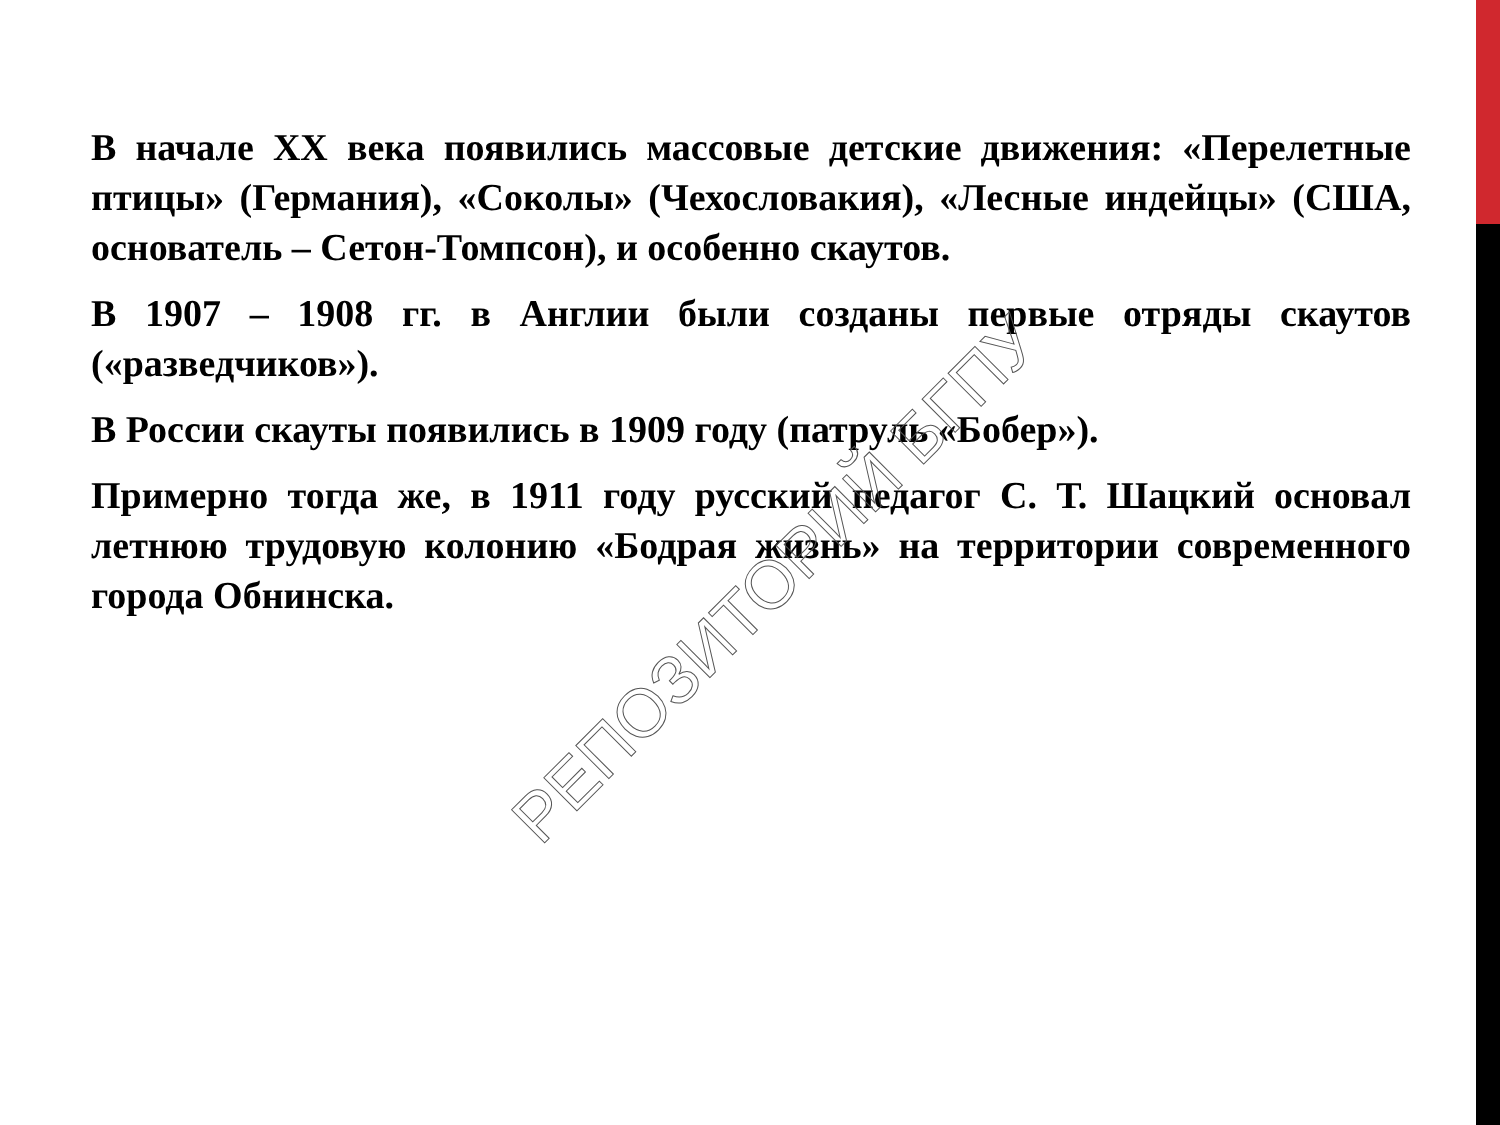В начале XX века появились массовые детские движения: «Перелетные птицы» (Германия), «Соколы» (Чехословакия), «Лесные индейцы» (США, основатель – Сетон-Томпсон), и особенно скаутов.
В 1907 – 1908 гг. в Англии были созданы первые отряды скаутов («разведчиков»).
В России скауты появились в 1909 году (патруль «Бобер»).
Примерно тогда же, в 1911 году русский педагог С. Т. Шацкий основал летнюю трудовую колонию «Бодрая жизнь» на территории современного города Обнинска.
РЕПОЗИТОРИЙ БГПУ